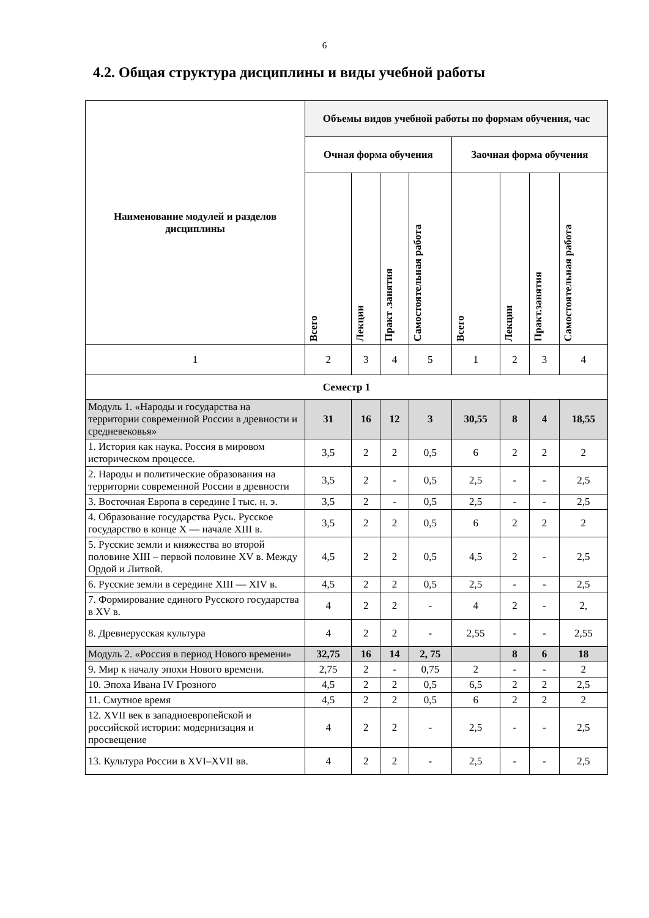6
4.2. Общая структура дисциплины и виды учебной работы
| Наименование модулей и разделов дисциплины | Объемы видов учебной работы по формам обучения, час | | | | | | | |
| --- | --- | --- | --- | --- | --- | --- | --- | --- |
| | Очная форма обучения | | | | Заочная форма обучения | | | |
| | Всего | Лекции | Практ .занятия | Самостоятельная работа | Всего | Лекции | Практ.занятия | Самостоятельная работа |
| 1 | 2 | 3 | 4 | 5 | 1 | 2 | 3 | 4 |
| Семестр 1 | | | | | | | | |
| Модуль 1. «Народы и государства на территории современной России в древности и средневековья» | 31 | 16 | 12 | 3 | 30,55 | 8 | 4 | 18,55 |
| 1. История как наука. Россия в мировом историческом процессе. | 3,5 | 2 | 2 | 0,5 | 6 | 2 | 2 | 2 |
| 2. Народы и политические образования на территории современной России в древности | 3,5 | 2 | - | 0,5 | 2,5 | - | - | 2,5 |
| 3. Восточная Европа в середине I тыс. н. э. | 3,5 | 2 | - | 0,5 | 2,5 | - | - | 2,5 |
| 4. Образование государства Русь. Русское государство в конце X — начале XIII в. | 3,5 | 2 | 2 | 0,5 | 6 | 2 | 2 | 2 |
| 5. Русские земли и княжества во второй половине XIII – первой половине XV в. Между Ордой и Литвой. | 4,5 | 2 | 2 | 0,5 | 4,5 | 2 | - | 2,5 |
| 6. Русские земли в середине XIII — XIV в. | 4,5 | 2 | 2 | 0,5 | 2,5 | - | - | 2,5 |
| 7. Формирование единого Русского государства в XV в. | 4 | 2 | 2 | - | 4 | 2 | - | 2, |
| 8. Древнерусская культура | 4 | 2 | 2 | - | 2,55 | - | - | 2,55 |
| Модуль 2. «Россия в период Нового времени» | 32,75 | 16 | 14 | 2, 75 | | 8 | 6 | 18 |
| 9. Мир к началу эпохи Нового времени. | 2,75 | 2 | - | 0,75 | 2 | - | - | 2 |
| 10. Эпоха Ивана IV Грозного | 4,5 | 2 | 2 | 0,5 | 6,5 | 2 | 2 | 2,5 |
| 11. Смутное время | 4,5 | 2 | 2 | 0,5 | 6 | 2 | 2 | 2 |
| 12. XVII век в западноевропейской и российской истории: модернизация и просвещение | 4 | 2 | 2 | - | 2,5 | - | - | 2,5 |
| 13. Культура России в XVI–XVII вв. | 4 | 2 | 2 | - | 2,5 | - | - | 2,5 |